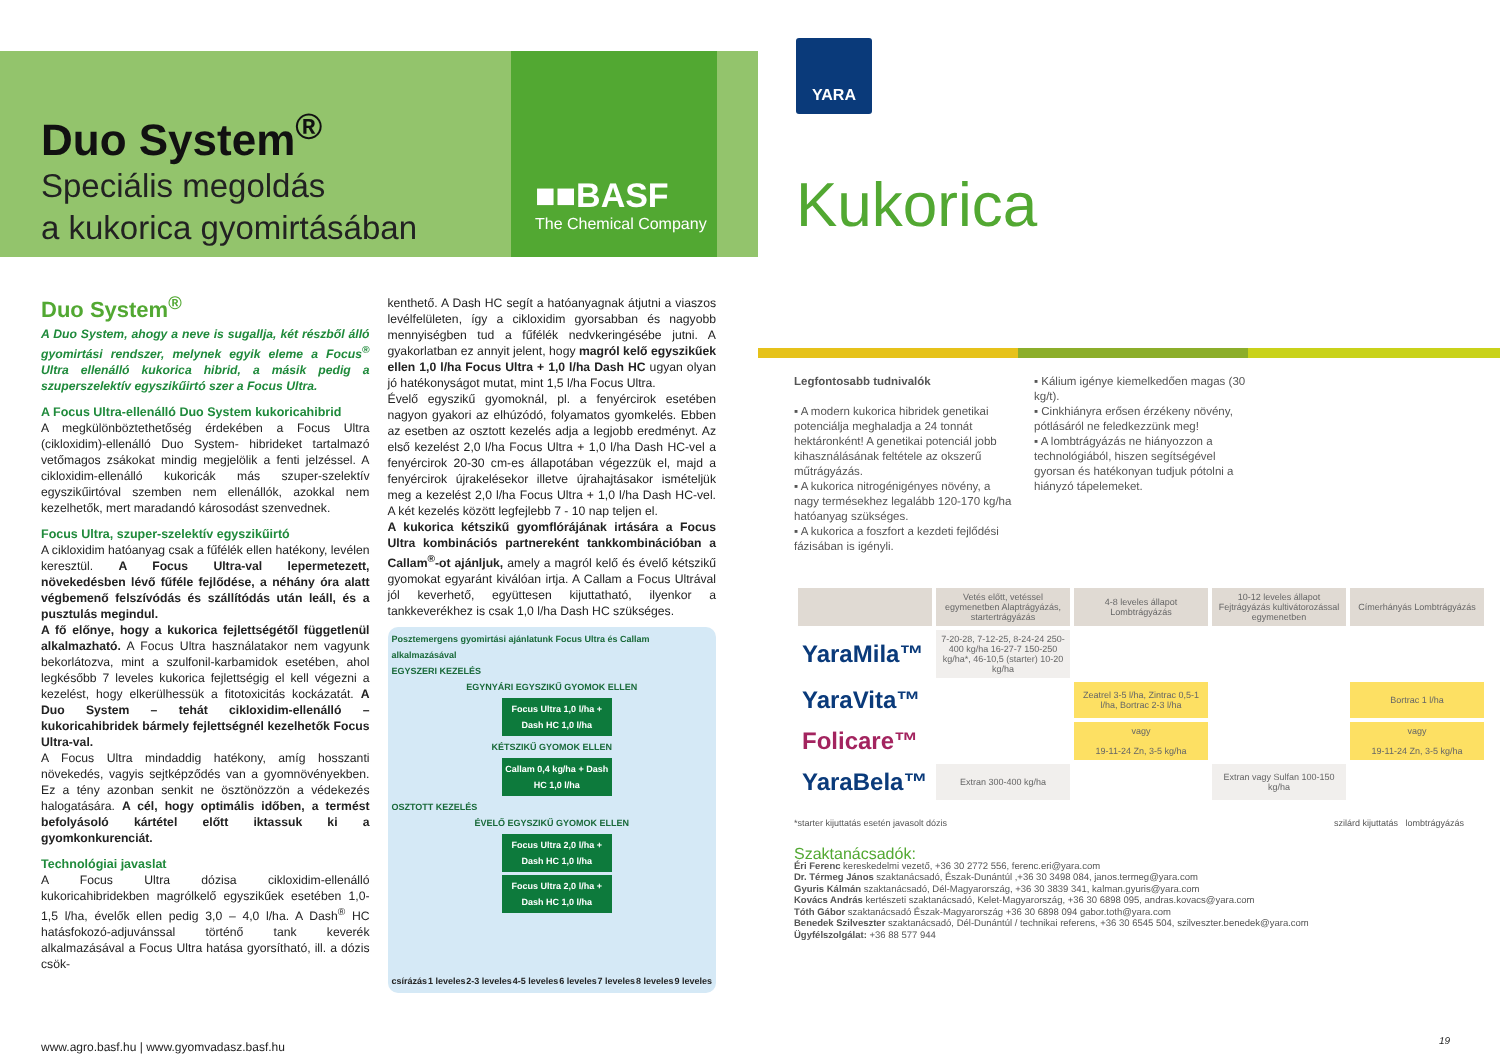Duo System<sup>®</sup>
Speciális megoldás
a kukorica gyomirtásában
■■BASF
The Chemical Company
Duo System<sup>®</sup>
A Duo System, ahogy a neve is sugallja, két részből álló gyomirtási rendszer, melynek egyik eleme a Focus<sup>®</sup> Ultra ellenálló kukorica hibrid, a másik pedig a szuperszelektív egyszikűirtó szer a Focus Ultra.
A Focus Ultra-ellenálló Duo System kukoricahibrid
A megkülönböztethetőség érdekében a Focus Ultra (cikloxidim)-ellenálló Duo System- hibrideket tartalmazó vetőmagos zsákokat mindig megjelölik a fenti jelzéssel. A cikloxidim-ellenálló kukoricák más szuper-szelektív egyszikűirtóval szemben nem ellenállók, azokkal nem kezelhetők, mert maradandó károsodást szenvednek.
Focus Ultra, szuper-szelektív egyszikűirtó
A cikloxidim hatóanyag csak a fűfélék ellen hatékony, levélen keresztül. A Focus Ultra-val lepermetezett, növekedésben lévő fűféle fejlődése, a néhány óra alatt végbemenő felszívódás és szállítódás után leáll, és a pusztulás megindul.
A fő előnye, hogy a kukorica fejlettségétől függetlenül alkalmazható. A Focus Ultra használatakor nem vagyunk bekorlátozva, mint a szulfonil-karbamidok esetében, ahol legkésőbb 7 leveles kukorica fejlettségig el kell végezni a kezelést, hogy elkerülhessük a fitotoxicitás kockázatát. A Duo System – tehát cikloxidim-ellenálló – kukoricahibridek bármely fejlettségnél kezelhetők Focus Ultra-val.
A Focus Ultra mindaddig hatékony, amíg hosszanti növekedés, vagyis sejtképződés van a gyomnövényekben. Ez a tény azonban senkit ne ösztönözzön a védekezés halogatására. A cél, hogy optimális időben, a termést befolyásoló kártétel előtt iktassuk ki a gyomkonkurenciát.
Technológiai javaslat
A Focus Ultra dózisa cikloxidim-ellenálló kukoricahibridekben magrólkelő egyszikűek esetében 1,0-1,5 l/ha, évelők ellen pedig 3,0 – 4,0 l/ha. A Dash<sup>®</sup> HC hatásfokozó-adjuvánssal történő tank keverék alkalmazásával a Focus Ultra hatása gyorsítható, ill. a dózis csök-
kenthető. A Dash HC segít a hatóanyagnak átjutni a viaszos levélfelületen, így a cikloxidim gyorsabban és nagyobb mennyiségben tud a fűfélék nedvkeringésébe jutni. A gyakorlatban ez annyit jelent, hogy magról kelő egyszikűek ellen 1,0 l/ha Focus Ultra + 1,0 l/ha Dash HC ugyan olyan jó hatékonyságot mutat, mint 1,5 l/ha Focus Ultra.
Évelő egyszikű gyomoknál, pl. a fenyércirok esetében nagyon gyakori az elhúzódó, folyamatos gyomkelés. Ebben az esetben az osztott kezelés adja a legjobb eredményt. Az első kezelést 2,0 l/ha Focus Ultra + 1,0 l/ha Dash HC-vel a fenyércirok 20-30 cm-es állapotában végezzük el, majd a fenyércirok újrakelésekor illetve újrahajtásakor ismételjük meg a kezelést 2,0 l/ha Focus Ultra + 1,0 l/ha Dash HC-vel. A két kezelés között legfejlebb 7 - 10 nap teljen el.
A kukorica kétszikű gyomflórájának irtására a Focus Ultra kombinációs partnereként tankkombinációban a Callam<sup>®</sup>-ot ajánljuk, amely a magról kelő és évelő kétszikű gyomokat egyaránt kiválóan irtja. A Callam a Focus Ultrával jól keverhető, együttesen kijuttatható, ilyenkor a tankkeverékhez is csak 1,0 l/ha Dash HC szükséges.
Posztemergens gyomirtási ajánlatunk Focus Ultra és Callam alkalmazásával
EGYSZERI KEZELÉS
EGYNYÁRI EGYSZIKŰ GYOMOK ELLEN
Focus Ultra 1,0 l/ha + Dash HC 1,0 l/ha
KÉTSZIKŰ GYOMOK ELLEN
Callam 0,4 kg/ha + Dash HC 1,0 l/ha
OSZTOTT KEZELÉS
ÉVELŐ EGYSZIKŰ GYOMOK ELLEN
Focus Ultra 2,0 l/ha + Dash HC 1,0 l/ha
Focus Ultra 2,0 l/ha + Dash HC 1,0 l/ha
csírázás 1 leveles 2-3 leveles 4-5 leveles 6 leveles 7 leveles 8 leveles 9 leveles
www.agro.basf.hu | www.gyomvadasz.basf.hu
YARA
Kukorica
Legfontosabb tudnivalók
▪ A modern kukorica hibridek genetikai potenciálja meghaladja a 24 tonnát hektáronként! A genetikai potenciál jobb kihasználásának feltétele az okszerű műtrágyázás.
▪ A kukorica nitrogénigényes növény, a nagy termésekhez legalább 120-170 kg/ha hatóanyag szükséges.
▪ A kukorica a foszfort a kezdeti fejlődési fázisában is igényli.
▪ Kálium igénye kiemelkedően magas (30 kg/t).
▪ Cinkhiányra erősen érzékeny növény, pótlásáról ne feledkezzünk meg!
▪ A lombtrágyázás ne hiányozzon a technológiából, hiszen segítségével gyorsan és hatékonyan tudjuk pótolni a hiányzó tápelemeket.
| | Vetés előtt, vetéssel egymenetben Alaptrágyázás, startertrágyázás | 4-8 leveles állapot Lombtrágyázás | 10-12 leveles állapot Fejtrágyázás kultivátorozással egymenetben | Címerhányás Lombtrágyázás |
| YaraMila™ | 7-20-28, 7-12-25, 8-24-24 250-400 kg/ha 16-27-7 150-250 kg/ha*, 46-10,5 (starter) 10-20 kg/ha | | | |
| YaraVita™ | | Zeatrel 3-5 l/ha, Zintrac 0,5-1 l/ha, Bortrac 2-3 l/ha | | Bortrac 1 l/ha |
| Folicare™ | | vagy 19-11-24 Zn, 3-5 kg/ha | | vagy 19-11-24 Zn, 3-5 kg/ha |
| YaraBela™ | Extran 300-400 kg/ha | | Extran vagy Sulfan 100-150 kg/ha | |
*starter kijuttatás esetén javasolt dózis szilárd kijuttatás lombtrágyázás
Szaktanácsadók:
Éri Ferenc kereskedelmi vezető, +36 30 2772 556, ferenc.eri@yara.com
Dr. Térmeg János szaktanácsadó, Észak-Dunántúl ,+36 30 3498 084, janos.termeg@yara.com
Gyuris Kálmán szaktanácsadó, Dél-Magyarország, +36 30 3839 341, kalman.gyuris@yara.com
Kovács András kertészeti szaktanácsadó, Kelet-Magyarország, +36 30 6898 095, andras.kovacs@yara.com
Tóth Gábor szaktanácsadó Észak-Magyarország +36 30 6898 094 gabor.toth@yara.com
Benedek Szilveszter szaktanácsadó, Dél-Dunántúl / technikai referens, +36 30 6545 504, szilveszter.benedek@yara.com
Ügyfélszolgálat: +36 88 577 944
19